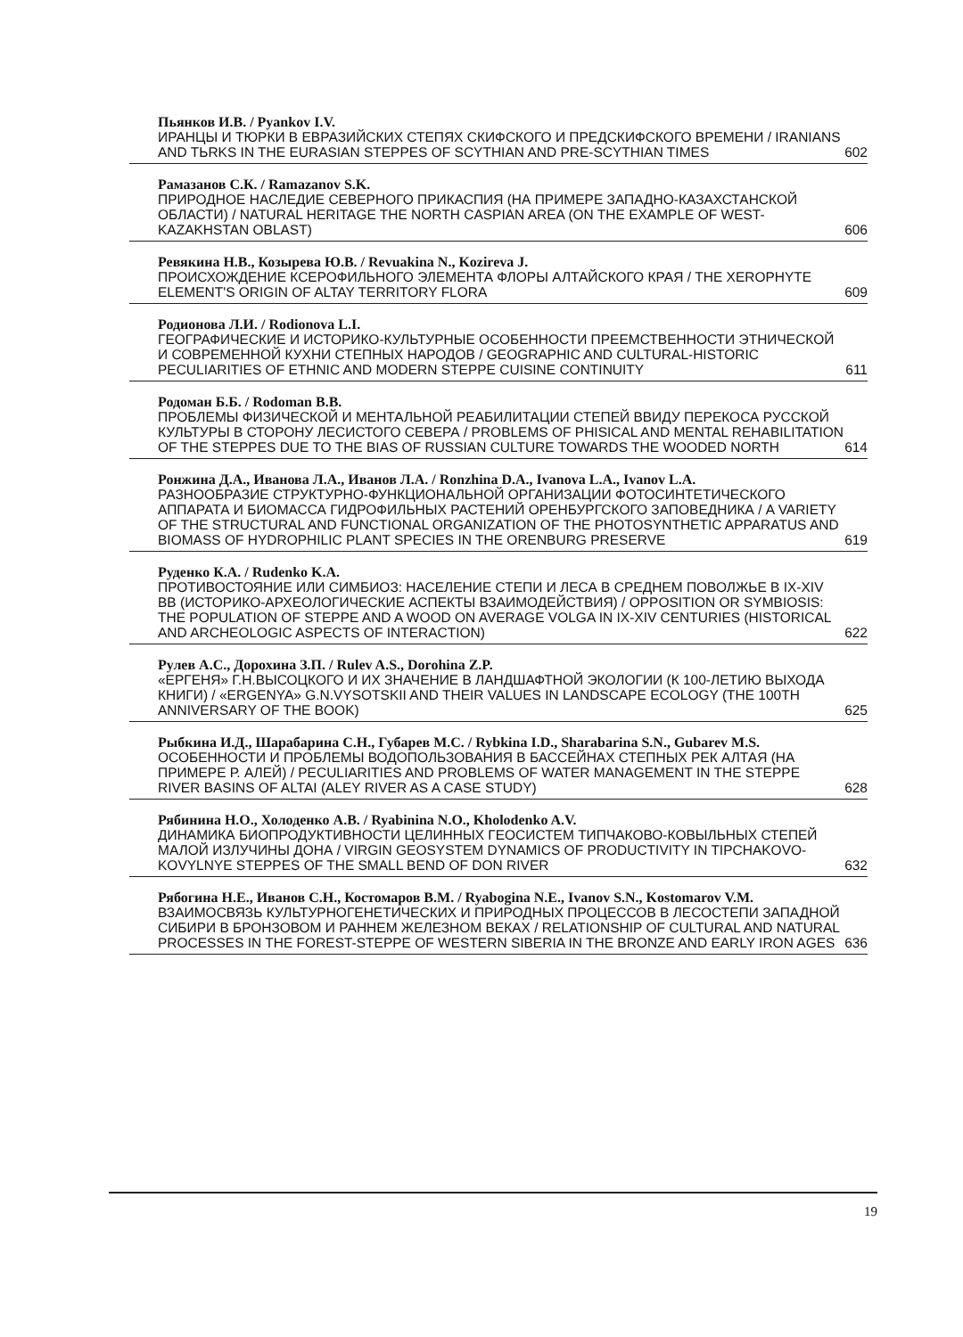Пьянков И.В. / Pyankov I.V.
ИРАНЦЫ И ТЮРКИ В ЕВРАЗИЙСКИХ СТЕПЯХ СКИФСКОГО И ПРЕДСКИФСКОГО ВРЕМЕНИ / IRANIANS AND TЬRKS IN THE EURASIAN STEPPES OF SCYTHIAN AND PRE-SCYTHIAN TIMES 602
Рамазанов С.К. / Ramazanov S.K.
ПРИРОДНОЕ НАСЛЕДИЕ СЕВЕРНОГО ПРИКАСПИЯ (НА ПРИМЕРЕ ЗАПАДНО-КАЗАХСТАНСКОЙ ОБЛАСТИ) / NATURAL HERITAGE THE NORTH CASPIAN AREA (ON THE EXAMPLE OF WEST-KAZAKHSTAN OBLAST) 606
Ревякина Н.В., Козырева Ю.В. / Revuakina N., Kozireva J.
ПРОИСХОЖДЕНИЕ КСЕРОФИЛЬНОГО ЭЛЕМЕНТА ФЛОРЫ АЛТАЙСКОГО КРАЯ / THE XEROPHYTE ELEMENT'S ORIGIN OF ALTAY TERRITORY FLORA 609
Родионова Л.И. / Rodionova L.I.
ГЕОГРАФИЧЕСКИЕ И ИСТОРИКО-КУЛЬТУРНЫЕ ОСОБЕННОСТИ ПРЕЕМСТВЕННОСТИ ЭТНИЧЕСКОЙ И СОВРЕМЕННОЙ КУХНИ СТЕПНЫХ НАРОДОВ / GEOGRAPHIC AND CULTURAL-HISTORIC PECULIARITIES OF ETHNIC AND MODERN STEPPE CUISINE CONTINUITY 611
Родоман Б.Б. / Rodoman B.B.
ПРОБЛЕМЫ ФИЗИЧЕСКОЙ И МЕНТАЛЬНОЙ РЕАБИЛИТАЦИИ СТЕПЕЙ ВВИДУ ПЕРЕКОСА РУССКОЙ КУЛЬТУРЫ В СТОРОНУ ЛЕСИСТОГО СЕВЕРА / PROBLEMS OF PHISICAL AND MENTAL REHABILITATION OF THE STEPPES DUE TO THE BIAS OF RUSSIAN CULTURE TOWARDS THE WOODED NORTH 614
Ронжина Д.А., Иванова Л.А., Иванов Л.А. / Ronzhina D.A., Ivanova L.A., Ivanov L.A.
РАЗНООБРАЗИЕ СТРУКТУРНО-ФУНКЦИОНАЛЬНОЙ ОРГАНИЗАЦИИ ФОТОСИНТЕТИЧЕСКОГО АППАРАТА И БИОМАССА ГИДРОФИЛЬНЫХ РАСТЕНИЙ ОРЕНБУРГСКОГО ЗАПОВЕДНИКА / A VARIETY OF THE STRUCTURAL AND FUNCTIONAL ORGANIZATION OF THE PHOTOSYNTHETIC APPARATUS AND BIOMASS OF HYDROPHILIC PLANT SPECIES IN THE ORENBURG PRESERVE 619
Руденко К.А. / Rudenko K.A.
ПРОТИВОСТОЯНИЕ ИЛИ СИМБИОЗ: НАСЕЛЕНИЕ СТЕПИ И ЛЕСА В СРЕДНЕМ ПОВОЛЖЬЕ В IX-XIV ВВ (ИСТОРИКО-АРХЕОЛОГИЧЕСКИЕ АСПЕКТЫ ВЗАИМОДЕЙСТВИЯ) / OPPOSITION OR SYMBIOSIS: THE POPULATION OF STEPPE AND A WOOD ON AVERAGE VOLGA IN IX-XIV CENTURIES (HISTORICAL AND ARCHEOLOGIC ASPECTS OF INTERACTION) 622
Рулев А.С., Дорохина З.П. / Rulev A.S., Dorohina Z.P.
«ЕРГЕНЯ» Г.Н.ВЫСОЦКОГО И ИХ ЗНАЧЕНИЕ В ЛАНДШАФТНОЙ ЭКОЛОГИИ (К 100-ЛЕТИЮ ВЫХОДА КНИГИ) / «ERGENYA» G.N.VYSOTSKII AND THEIR VALUES IN LANDSCAPE ECOLOGY (THE 100TH ANNIVERSARY OF THE BOOK) 625
Рыбкина И.Д., Шарабарина С.Н., Губарев М.С. / Rybkina I.D., Sharabarina S.N., Gubarev M.S.
ОСОБЕННОСТИ И ПРОБЛЕМЫ ВОДОПОЛЬЗОВАНИЯ В БАССЕЙНАХ СТЕПНЫХ РЕК АЛТАЯ (НА ПРИМЕРЕ Р. АЛЕЙ) / PECULIARITIES AND PROBLEMS OF WATER MANAGEMENT IN THE STEPPE RIVER BASINS OF ALTAI (ALEY RIVER AS A CASE STUDY) 628
Рябинина Н.О., Холоденко А.В. / Ryabinina N.O., Kholodenko A.V.
ДИНАМИКА БИОПРОДУКТИВНОСТИ ЦЕЛИННЫХ ГЕОСИСТЕМ ТИПЧАКОВО-КОВЫЛЬНЫХ СТЕПЕЙ МАЛОЙ ИЗЛУЧИНЫ ДОНА / VIRGIN GEOSYSTEM DYNAMICS OF PRODUCTIVITY IN TIPCHAKOVO-KOVYLNYE STEPPES OF THE SMALL BEND OF DON RIVER 632
Рябогина Н.Е., Иванов С.Н., Костомаров В.М. / Ryabogina N.E., Ivanov S.N., Kostomarov V.M.
ВЗАИМОСВЯЗЬ КУЛЬТУРНОГЕНЕТИЧЕСКИХ И ПРИРОДНЫХ ПРОЦЕССОВ В ЛЕСОСТЕПИ ЗАПАДНОЙ СИБИРИ В БРОНЗОВОМ И РАННЕМ ЖЕЛЕЗНОМ ВЕКАХ / RELATIONSHIP OF CULTURAL AND NATURAL PROCESSES IN THE FOREST-STEPPE OF WESTERN SIBERIA IN THE BRONZE AND EARLY IRON AGES 636
19